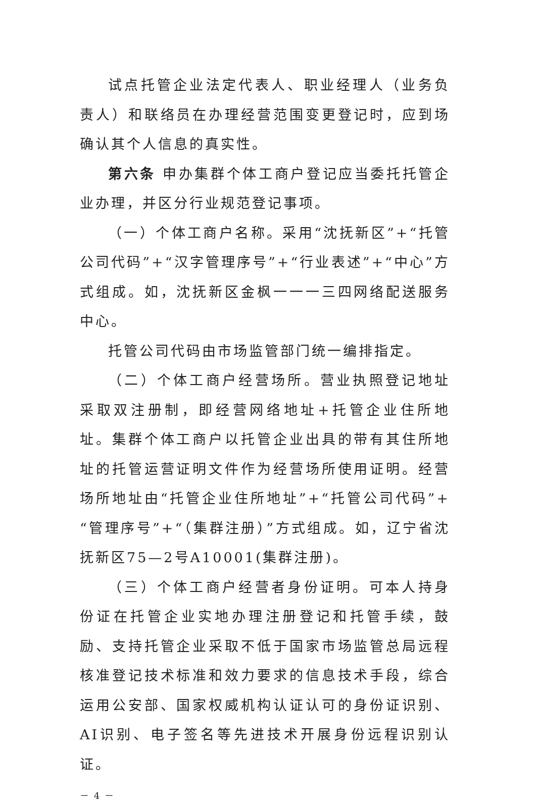试点托管企业法定代表人、职业经理人（业务负责人）和联络员在办理经营范围变更登记时，应到场确认其个人信息的真实性。
第六条 申办集群个体工商户登记应当委托托管企业办理，并区分行业规范登记事项。
（一）个体工商户名称。采用“沈抚新区”+“托管公司代码”+“汉字管理序号”+“行业表述”+“中心”方式组成。如，沈抚新区金枫一一一三四网络配送服务中心。
托管公司代码由市场监管部门统一编排指定。
（二）个体工商户经营场所。营业执照登记地址采取双注册制，即经营网络地址+托管企业住所地址。集群个体工商户以托管企业出具的带有其住所地址的托管运营证明文件作为经营场所使用证明。经营场所地址由“托管企业住所地址”+“托管公司代码”+“管理序号”+“（集群注册）”方式组成。如，辽宁省沈抚新区75—2号A10001(集群注册)。
（三）个体工商户经营者身份证明。可本人持身份证在托管企业实地办理注册登记和托管手续，鼓励、支持托管企业采取不低于国家市场监管总局远程核准登记技术标准和效力要求的信息技术手段，综合运用公安部、国家权威机构认证认可的身份证识别、AI识别、电子签名等先进技术开展身份远程识别认证。
－ 4 －